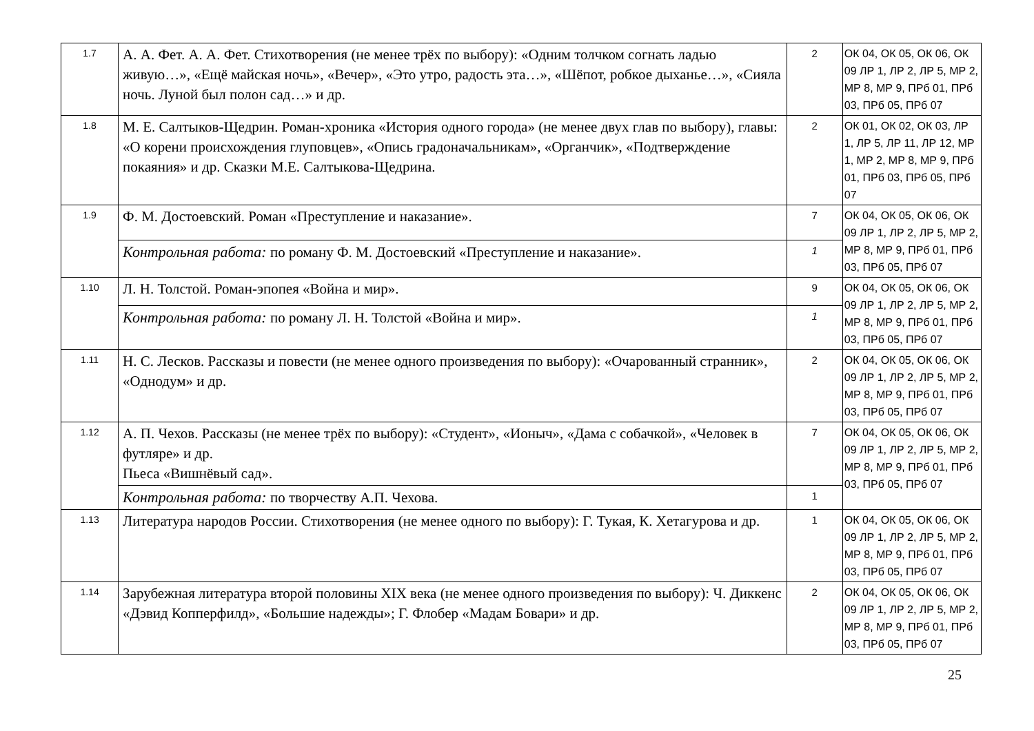| 1.7 | А. А. Фет. А. А. Фет. Стихотворения (не менее трёх по выбору): «Одним толчком согнать ладью живую…», «Ещё майская ночь», «Вечер», «Это утро, радость эта…», «Шёпот, робкое дыханье…», «Сияла ночь. Луной был полон сад…» и др. | 2 | ОК 04, ОК 05, ОК 06, ОК 09 ЛР 1, ЛР 2, ЛР 5, МР 2, МР 8, МР 9, ПРб 01, ПРб 03, ПРб 05, ПРб 07 |
| 1.8 | М. Е. Салтыков-Щедрин. Роман-хроника «История одного города» (не менее двух глав по выбору), главы: «О корени происхождения глуповцев», «Опись градоначальникам», «Органчик», «Подтверждение покаяния» и др. Сказки М.Е. Салтыкова-Щедрина. | 2 | ОК 01, ОК 02, ОК 03, ЛР 1, ЛР 5, ЛР 11, ЛР 12, МР 1, МР 2, МР 8, МР 9, ПРб 01, ПРб 03, ПРб 05, ПРб 07 |
| 1.9 | Ф. М. Достоевский. Роман «Преступление и наказание». | 7 | ОК 04, ОК 05, ОК 06, ОК 09 ЛР 1, ЛР 2, ЛР 5, МР 2, МР 8, МР 9, ПРб 01, ПРб 03, ПРб 05, ПРб 07 |
| | Контрольная работа: по роману Ф. М. Достоевский «Преступление и наказание». | 1 | |
| 1.10 | Л. Н. Толстой. Роман-эпопея «Война и мир». | 9 | ОК 04, ОК 05, ОК 06, ОК 09 ЛР 1, ЛР 2, ЛР 5, МР 2, МР 8, МР 9, ПРб 01, ПРб 03, ПРб 05, ПРб 07 |
| | Контрольная работа: по роману Л. Н. Толстой «Война и мир». | 1 | |
| 1.11 | Н. С. Лесков. Рассказы и повести (не менее одного произведения по выбору): «Очарованный странник», «Однодум» и др. | 2 | ОК 04, ОК 05, ОК 06, ОК 09 ЛР 1, ЛР 2, ЛР 5, МР 2, МР 8, МР 9, ПРб 01, ПРб 03, ПРб 05, ПРб 07 |
| 1.12 | А. П. Чехов. Рассказы (не менее трёх по выбору): «Студент», «Ионыч», «Дама с собачкой», «Человек в футляре» и др. Пьеса «Вишнёвый сад». | 7 | ОК 04, ОК 05, ОК 06, ОК 09 ЛР 1, ЛР 2, ЛР 5, МР 2, МР 8, МР 9, ПРб 01, ПРб 03, ПРб 05, ПРб 07 |
| | Контрольная работа: по творчеству А.П. Чехова. | 1 | |
| 1.13 | Литература народов России. Стихотворения (не менее одного по выбору): Г. Тукая, К. Хетагурова и др. | 1 | ОК 04, ОК 05, ОК 06, ОК 09 ЛР 1, ЛР 2, ЛР 5, МР 2, МР 8, МР 9, ПРб 01, ПРб 03, ПРб 05, ПРб 07 |
| 1.14 | Зарубежная литература второй половины XIX века (не менее одного произведения по выбору): Ч. Диккенс «Дэвид Копперфилд», «Большие надежды»; Г. Флобер «Мадам Бовари» и др. | 2 | ОК 04, ОК 05, ОК 06, ОК 09 ЛР 1, ЛР 2, ЛР 5, МР 2, МР 8, МР 9, ПРб 01, ПРб 03, ПРб 05, ПРб 07 |
25